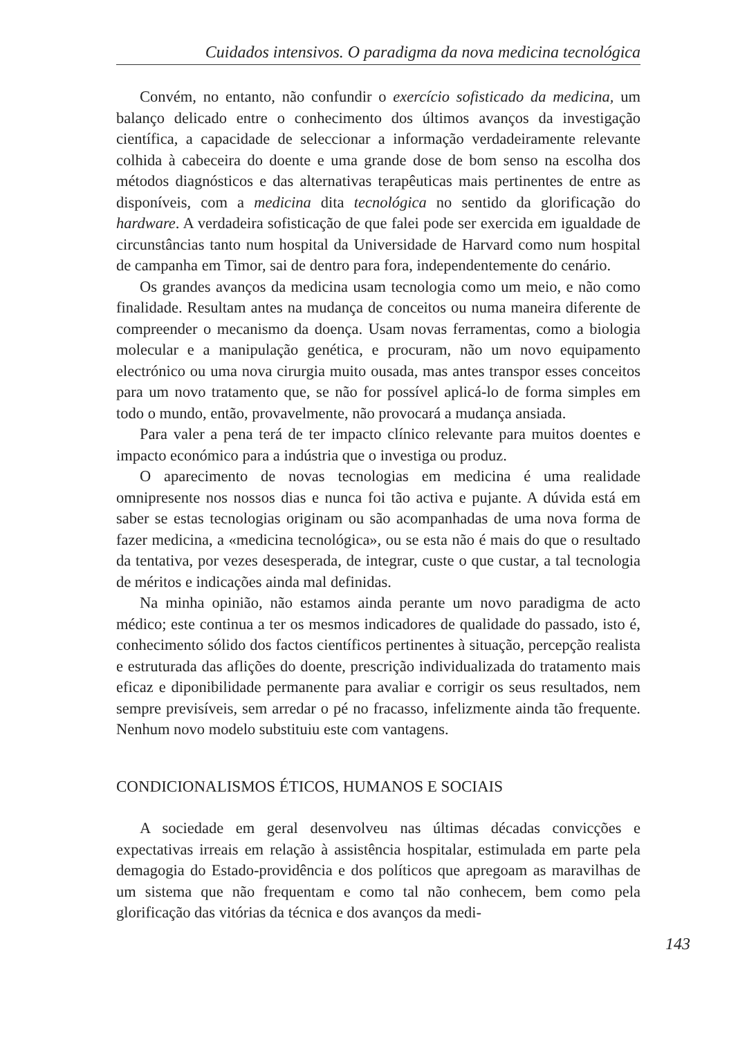Cuidados intensivos. O paradigma da nova medicina tecnológica
Convém, no entanto, não confundir o exercício sofisticado da medicina, um balanço delicado entre o conhecimento dos últimos avanços da investigação científica, a capacidade de seleccionar a informação verdadeiramente relevante colhida à cabeceira do doente e uma grande dose de bom senso na escolha dos métodos diagnósticos e das alternativas terapêuticas mais pertinentes de entre as disponíveis, com a medicina dita tecnológica no sentido da glorificação do hardware. A verdadeira sofisticação de que falei pode ser exercida em igualdade de circunstâncias tanto num hospital da Universidade de Harvard como num hospital de campanha em Timor, sai de dentro para fora, independentemente do cenário.
Os grandes avanços da medicina usam tecnologia como um meio, e não como finalidade. Resultam antes na mudança de conceitos ou numa maneira diferente de compreender o mecanismo da doença. Usam novas ferramentas, como a biologia molecular e a manipulação genética, e procuram, não um novo equipamento electrónico ou uma nova cirurgia muito ousada, mas antes transpor esses conceitos para um novo tratamento que, se não for possível aplicá-lo de forma simples em todo o mundo, então, provavelmente, não provocará a mudança ansiada.
Para valer a pena terá de ter impacto clínico relevante para muitos doentes e impacto económico para a indústria que o investiga ou produz.
O aparecimento de novas tecnologias em medicina é uma realidade omnipresente nos nossos dias e nunca foi tão activa e pujante. A dúvida está em saber se estas tecnologias originam ou são acompanhadas de uma nova forma de fazer medicina, a «medicina tecnológica», ou se esta não é mais do que o resultado da tentativa, por vezes desesperada, de integrar, custe o que custar, a tal tecnologia de méritos e indicações ainda mal definidas.
Na minha opinião, não estamos ainda perante um novo paradigma de acto médico; este continua a ter os mesmos indicadores de qualidade do passado, isto é, conhecimento sólido dos factos científicos pertinentes à situação, percepção realista e estruturada das aflições do doente, prescrição individualizada do tratamento mais eficaz e diponibilidade permanente para avaliar e corrigir os seus resultados, nem sempre previsíveis, sem arredar o pé no fracasso, infelizmente ainda tão frequente. Nenhum novo modelo substituiu este com vantagens.
CONDICIONALISMOS ÉTICOS, HUMANOS E SOCIAIS
A sociedade em geral desenvolveu nas últimas décadas convicções e expectativas irreais em relação à assistência hospitalar, estimulada em parte pela demagogia do Estado-providência e dos políticos que apregoam as maravilhas de um sistema que não frequentam e como tal não conhecem, bem como pela glorificação das vitórias da técnica e dos avanços da medi-
143